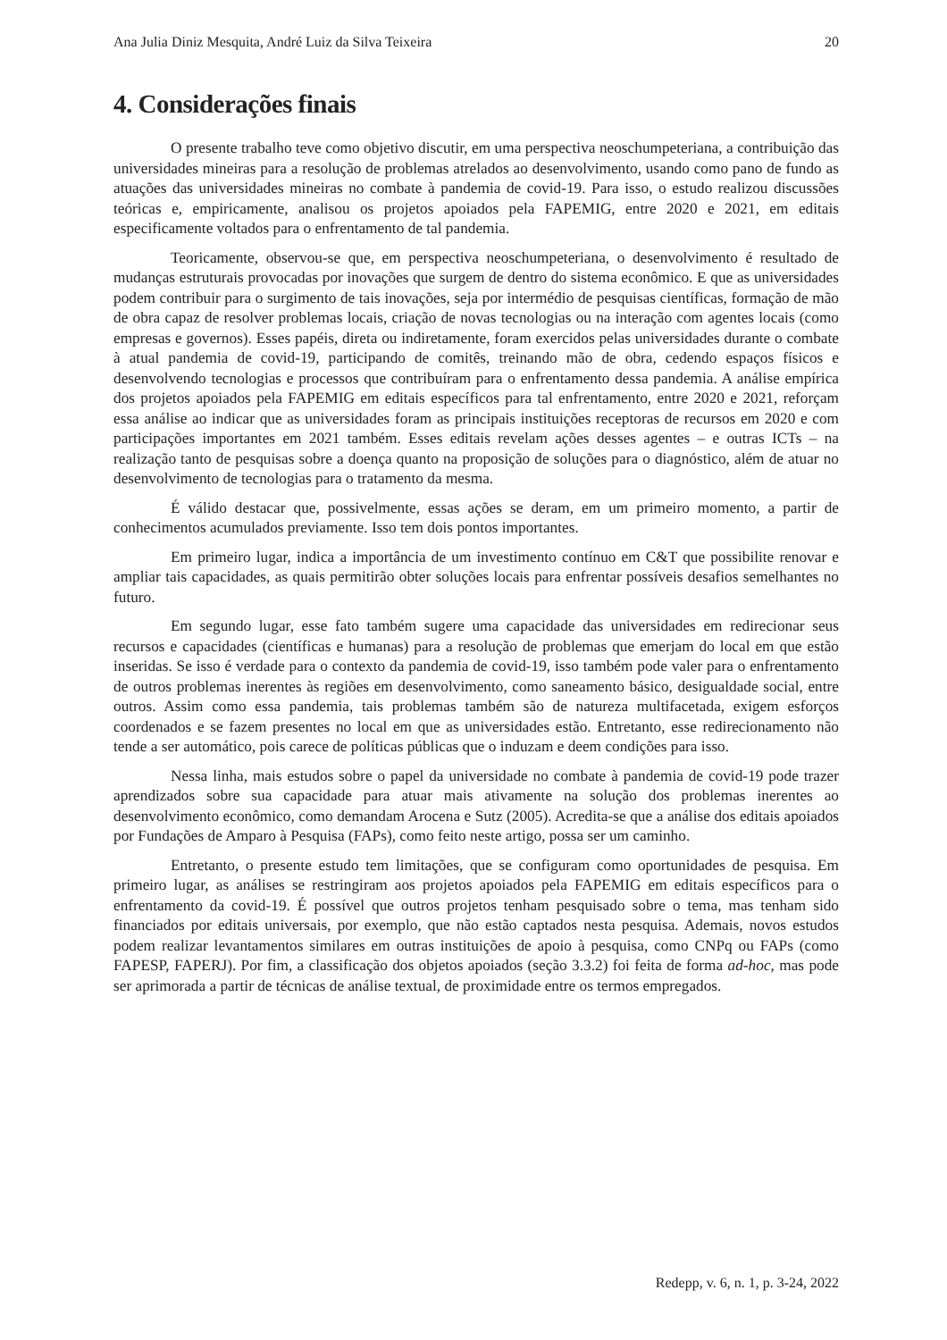Ana Julia Diniz Mesquita, André Luiz da Silva Teixeira 20
4. Considerações finais
O presente trabalho teve como objetivo discutir, em uma perspectiva neoschumpeteriana, a contribuição das universidades mineiras para a resolução de problemas atrelados ao desenvolvimento, usando como pano de fundo as atuações das universidades mineiras no combate à pandemia de covid-19. Para isso, o estudo realizou discussões teóricas e, empiricamente, analisou os projetos apoiados pela FAPEMIG, entre 2020 e 2021, em editais especificamente voltados para o enfrentamento de tal pandemia.
Teoricamente, observou-se que, em perspectiva neoschumpeteriana, o desenvolvimento é resultado de mudanças estruturais provocadas por inovações que surgem de dentro do sistema econômico. E que as universidades podem contribuir para o surgimento de tais inovações, seja por intermédio de pesquisas científicas, formação de mão de obra capaz de resolver problemas locais, criação de novas tecnologias ou na interação com agentes locais (como empresas e governos). Esses papéis, direta ou indiretamente, foram exercidos pelas universidades durante o combate à atual pandemia de covid-19, participando de comitês, treinando mão de obra, cedendo espaços físicos e desenvolvendo tecnologias e processos que contribuíram para o enfrentamento dessa pandemia. A análise empírica dos projetos apoiados pela FAPEMIG em editais específicos para tal enfrentamento, entre 2020 e 2021, reforçam essa análise ao indicar que as universidades foram as principais instituições receptoras de recursos em 2020 e com participações importantes em 2021 também. Esses editais revelam ações desses agentes – e outras ICTs – na realização tanto de pesquisas sobre a doença quanto na proposição de soluções para o diagnóstico, além de atuar no desenvolvimento de tecnologias para o tratamento da mesma.
É válido destacar que, possivelmente, essas ações se deram, em um primeiro momento, a partir de conhecimentos acumulados previamente. Isso tem dois pontos importantes.
Em primeiro lugar, indica a importância de um investimento contínuo em C&T que possibilite renovar e ampliar tais capacidades, as quais permitirão obter soluções locais para enfrentar possíveis desafios semelhantes no futuro.
Em segundo lugar, esse fato também sugere uma capacidade das universidades em redirecionar seus recursos e capacidades (científicas e humanas) para a resolução de problemas que emerjam do local em que estão inseridas. Se isso é verdade para o contexto da pandemia de covid-19, isso também pode valer para o enfrentamento de outros problemas inerentes às regiões em desenvolvimento, como saneamento básico, desigualdade social, entre outros. Assim como essa pandemia, tais problemas também são de natureza multifacetada, exigem esforços coordenados e se fazem presentes no local em que as universidades estão. Entretanto, esse redirecionamento não tende a ser automático, pois carece de políticas públicas que o induzam e deem condições para isso.
Nessa linha, mais estudos sobre o papel da universidade no combate à pandemia de covid-19 pode trazer aprendizados sobre sua capacidade para atuar mais ativamente na solução dos problemas inerentes ao desenvolvimento econômico, como demandam Arocena e Sutz (2005). Acredita-se que a análise dos editais apoiados por Fundações de Amparo à Pesquisa (FAPs), como feito neste artigo, possa ser um caminho.
Entretanto, o presente estudo tem limitações, que se configuram como oportunidades de pesquisa. Em primeiro lugar, as análises se restringiram aos projetos apoiados pela FAPEMIG em editais específicos para o enfrentamento da covid-19. É possível que outros projetos tenham pesquisado sobre o tema, mas tenham sido financiados por editais universais, por exemplo, que não estão captados nesta pesquisa. Ademais, novos estudos podem realizar levantamentos similares em outras instituições de apoio à pesquisa, como CNPq ou FAPs (como FAPESP, FAPERJ). Por fim, a classificação dos objetos apoiados (seção 3.3.2) foi feita de forma ad-hoc, mas pode ser aprimorada a partir de técnicas de análise textual, de proximidade entre os termos empregados.
Redepp, v. 6, n. 1, p. 3-24, 2022